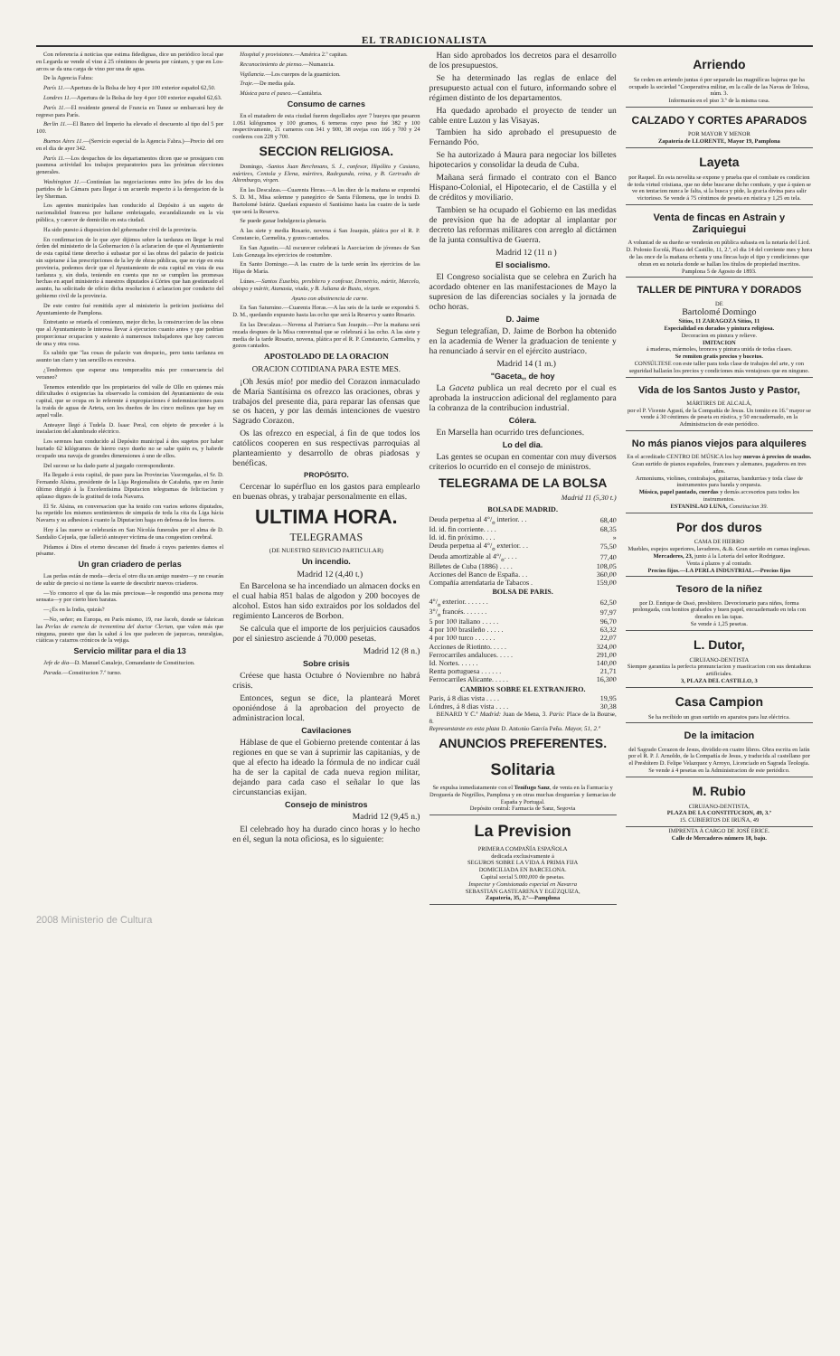EL TRADICIONALISTA
Con referencia á noticias que estima fidedignas, dice un periódico local que en Legarda se vende el vino á 25 céntimos de peseta por cántaro, y que en Los-arcos se da una carga de vino por una de agua.
De la Agencia Fabra:
París 11.—Apertura de la Bolsa de hoy 4 por 100 exterior español 62,50.
Londres 11.—Apertura de la Bolsa de hoy 4 por 100 exterior español 62,63.
París 11.—El residente general de Francia en Tunez se embarcará hoy de regreso para París.
Berlin 11.—El Banco del Imperio ha elevado el descuento al tipo del 5 por 100.
Buenos Aires 11.—(Servicio especial de la Agencia Fabra.)—Precio del oro en el dia de ayer 342.
París 11.—Los despachos de los departamentos dicen que se prosiguen con pasmosa actividad los trabajos preparatorios para las próximas elecciones generales.
Washington 11.—Continúan las negociaciones entre los jefes de los dos partidos de la Cámara para llegar á un acuerdo respecto á la derogacion de la ley Sherman.
Los agentes municipales han conducido al Depósito á un sugeto de nacionalidad francesa por hallarse embriagado, escandalizando en la vía pública, y carecer de domicilio en esta ciudad.
Ha sido puesto á disposicion del gobernador civil de la provincia.
En confirmacion de lo que ayer dijimos sobre la tardanza en llegar la real órden del ministerio de la Gobernacion ó la aclaracion de que el Ayuntamiento de esta capital tiene derecho á subastar por sí las obras del palacio de justicia sin sujetarse á las prescripciones de la ley de obras públicas, que no rige en esta provincia, podemos decir que el Ayuntamiento de esta capital en vista de esa tardanza y, sin duda, teniendo en cuenta que no se cumplen las promesas hechas en aquel ministerio á nuestros diputados á Córtes que han gestionado el asunto, ha solicitado de oficio dicha resolucion ó aclaracion por conducto del gobierno civil de la provincia.
De este centro fué remitida ayer al ministerio la peticion justísima del Ayuntamiento de Pamplona.
Entretanto se retarda el comienzo, mejor dicho, la construccion de las obras que al Ayuntamiento le interesa llevar á ejecucion cuanto antes y que podrian proporcionar ocupacion y sustento á numerosos trabajadores que hoy carecen de una y otra cosa.
Es sabido que "las cosas de palacio van despacio,, pero tanta tardanza en asunto tan claro y tan sencillo es excesiva.
¿Tendremos que esperar una temporadita más por consecuencia del veraneo?
Tenemos entendido que los propietarios del valle de Ollo en quienes más dificultades ó exigencias ha observado la comision del Ayuntamiento de esta capital, que se ocupa en lo referente á expropiaciones é indemnizaciones para la traida de aguas de Arteta, son los dueños de los cinco molinos que hay en aquel valle.
Anteayer llegó á Tudela D. Isaac Peral, con objeto de proceder á la instalacion del alumbrado eléctrico.
Los serenos han conducido al Depósito municipal á dos sugetos por haber hurtado 62 kilógramos de hierro cuyo dueño no se sabe quién es, y haberle ocupado una navaja de grandes dimensiones á uno de ellos.
Del suceso se ha dado parte al juzgado correspondiente.
Ha llegado á esta capital, de paso para las Provincias Vascongadas, el Sr. D. Fernando Alsina, presidente de la Liga Regionalista de Cataluña, que en Junio último dirigió á la Excelentísima Diputacion telegramas de felicitacion y aplauso dignos de la gratitud de toda Navarra.
El Sr. Alsina, en conversacion que ha tenido con varios señores diputados, ha repetido los mismos sentimientos de simpatía de toda la cita da Liga hácia Navarra y su adhesion á cuanto la Diputacion haga en defensa de los fueros.
Hoy á las nueve se celebrarán en San Nicolás funerales por el alma de D. Sandalio Cejuela, que falleció anteayer víctima de una congestion cerebral.
Pidamos á Dios el eterno descanso del finado á cuyos parientes damos el pésame.
Un gran criadero de perlas
Las perlas están de moda—decia el otro dia un amigo nuestro—y no cesarán de subir de precio si no tiene la suerte de descubrir nuevos criaderos.
—Yo conozco el que da las más preciosas—le respondió una persona muy sensata—y por cierto bien baratas.
—¿Es en la India, quizás?
—No, señor; en Europa, en París mismo, 19, rue Jacob, donde se fabrican las Perlas de esencia de trementina del doctor Clertan, que valen más que ninguna, puesto que dan la salud á los que padecen de jaquecas, neuralgias, ciáticas y catarros crónicos de la vejiga.
Servicio militar para el dia 13
Jefe de dia—D. Manuel Canalejo, Comandante de Constitucion.
Parada.—Constitucion 7.º turno.
Hospital y provisiones.—América 2.º capitan.
Reconocimiento de pienso.—Numancia.
Vigilancia.—Los cuerpos de la guarnicion.
Traje.—De media gala.
Música para el paseo.—Cantábria.
Consumo de carnes
En el matadero de esta ciudad fueron degollados ayer 7 bueyes que pesaron 1.061 kilógramos y 100 gramos, 6 terneras cuyo peso fué 382 y 100 respectivamente, 21 carneros con 341 y 900, 38 ovejas con 166 y 700 y 24 corderos con 228 y 700.
SECCION RELIGIOSA.
Domingo, -Santos Juan Berchmans, S. J., confesor, Hipólito y Casiano, mártires, Centola y Elena, mártires, Radegunda, reina, y B. Gertrudis de Altemburgo, virgen.
En las Descalzas.—Cuarenta Horas.—A las diez de la mañana se expondrá S. D. M., Misa solemne y panegírico de Santa Filomena, que lo tendrá D. Bartolomé Istúriz. Quedará expuesto el Santísimo hasta las cuatro de la tarde que será la Reserva.
Se puede ganar Indulgencia plenaria.
A las siete y media Rosario, novena á San Joaquin, plática por el R. P. Constancio, Carmelita, y gozos cantados.
En San Agustin.—Al oscurecer celebrará la Asociacion de jóvenes de San Luis Gonzaga los ejercicios de costumbre.
En Santo Domingo.—A las cuatro de la tarde serán los ejercicios de las Hijas de María.
Lúnes.—Santos Eusebio, presbítero y confesor, Demetrio, mártir, Marcelo, obispo y mártir, Atanasia, viuda, y B. Juliana de Busto, virgen.
Ayuno con abstinencia de carne.
En San Saturnino.—Cuarenta Horas.—A las seis de la tarde se expondrá S. D. M., quedando expuesto hasta las ocho que será la Reserva y santo Rosario.
En las Descalzas.—Novena al Patriarca San Joaquin.—Por la mañana será rezada despues de la Misa conventual que se celebrará á las ocho. A las siete y media de la tarde Rosario, novena, plática por el R. P. Constancio, Carmelita, y gozos cantados.
APOSTOLADO DE LA ORACION
ORACION COTIDIANA PARA ESTE MES.
¡Oh Jesús mío! por medio del Corazon inmaculado de María Santísima os ofrezco las oraciones, obras y trabajos del presente dia, para reparar las ofensas que se os hacen, y por las demás intenciones de vuestro Sagrado Corazon.
Os las ofrezco en especial, á fin de que todos los católicos cooperen en sus respectivas parroquias al planteamiento y desarrollo de obras piadosas y benéficas.
PROPÓSITO.
Cercenar lo supérfluo en los gastos para emplearlo en buenas obras, y trabajar personalmente en ellas.
ULTIMA HORA.
TELEGRAMAS
(DE NUESTRO SERVICIO PARTICULAR)
Un incendio.
Madrid 12 (4,40 t.)
En Barcelona se ha incendiado un almacen docks en el cual habia 851 balas de algodon y 200 bocoyes de alcohol. Estos han sido extraidos por los soldados del regimiento Lanceros de Borbon.
Se calcula que el importe de los perjuicios causados por el siniestro asciende á 70.000 pesetas.
Madrid 12 (8 n.)
Sobre crisis
Créese que hasta Octubre ó Noviembre no habrá crisis.
Entonces, segun se dice, la planteará Moret oponiéndose á la aprobacion del proyecto de administracion local.
Cavilaciones
Háblase de que el Gobierno pretende contentar á las regiones en que se van á suprimir las capitanías, y de que al efecto ha ideado la fórmula de no indicar cuál ha de ser la capital de cada nueva region militar, dejando para cada caso el señalar lo que las circunstancias exijan.
Consejo de ministros
Madrid 12 (9,45 n.)
El celebrado hoy ha durado cinco horas y lo hecho en él, segun la nota oficiosa, es lo siguiente:
Han sido aprobados los decretos para el desarrollo de los presupuestos.
Se ha determinado las reglas de enlace del presupuesto actual con el futuro, informando sobre el régimen distinto de los departamentos.
Ha quedado aprobado el proyecto de tender un cable entre Luzon y las Visayas.
Tambien ha sido aprobado el presupuesto de Fernando Póo.
Se ha autorizado á Maura para negociar los billetes hipotecarios y consolidar la deuda de Cuba.
Mañana será firmado el contrato con el Banco Hispano-Colonial, el Hipotecario, el de Castilla y el de créditos y moviliario.
Tambien se ha ocupado el Gobierno en las medidas de prevision que ha de adoptar al implantar por decreto las reformas militares con arreglo al dictámen de la junta consultiva de Guerra.
Madrid 12 (11 n )
El socialismo.
El Congreso socialista que se celebra en Zurich ha acordado obtener en las manifestaciones de Mayo la supresion de las diferencias sociales y la jornada de ocho horas.
D. Jaime
Segun telegrafían, D. Jaime de Borbon ha obtenido en la academia de Wener la graduacion de teniente y ha renunciado á servir en el ejército austriaco.
Madrid 14 (1 m.)
"Gaceta,, de hoy
La Gaceta publica un real decreto por el cual es aprobada la instruccion adicional del reglamento para la cobranza de la contribucion industrial.
Cólera.
En Marsella han ocurrido tres defunciones.
Lo del dia.
Las gentes se ocupan en comentar con muy diversos criterios lo ocurrido en el consejo de ministros.
TELEGRAMA DE LA BOLSA
Madrid 11 (5,30 t.)
| BOLSA DE MADRID. | |
| --- | --- |
| Deuda perpetua al 4°/<sub>o</sub> interior. . . | 68,40 |
| Id. id. fin corriente. . . . | 68,35 |
| Id. id. fin próximo. . . . | » |
| Deuda perpetua al 4°/<sub>o</sub> exterior. . . | 75,50 |
| Deuda amortizable al 4°/<sub>o</sub>. . . . | 77,40 |
| Billetes de Cuba (1886) . . . . | 108,05 |
| Acciones del Banco de España. . . | 360,00 |
| Compañía arrendataria de Tabacos . | 159,00 |
| BOLSA DE PARIS. | |
| 4°/<sub>o</sub> exterior. . . . . . . | 62,50 |
| 3°/<sub>o</sub> francés. . . . . . . | 97,97 |
| 5 por 100 italiano . . . . . | 96,70 |
| 4 por 100 brasileño . . . . . | 63,32 |
| 4 por 100 turco . . . . . . | 22,07 |
| Acciones de Riotinto. . . . . | 324,00 |
| Ferrocarriles andaluces. . . . . | 291,00 |
| Id. Nortes. . . . . . | 140,00 |
| Renta portuguesa . . . . . . | 21,71 |
| Ferrocarriles Alicante. . . . . | 16,300 |
| CAMBIOS SOBRE EL EXTRANJERO. | |
| Paris, á 8 dias vista . . . . | 19,95 |
| Lóndres, á 8 dias vista . . . . | 30,38 |
BENARD Y C.ª Madrid: Juan de Mena, 3. Paris: Place de la Bourse, 8.
Representante en esta plaza D. Antonio García Peña. Mayor, 51, 2.º
ANUNCIOS PREFERENTES.
Solitaria
Se expulsa inmediatamente con el Tenífugo Sanz, de venta en la Farmacia y Droguería de Negrillos, Pamplona y en otras muchas droguerías y farmacias de España y Portugal.
Depósito central: Farmacia de Sanz, Segovia
La Prevision
PRIMERA COMPAÑÍA ESPAÑOLA
dedicada exclusivamente á
SEGUROS SOBRE LA VIDA Á PRIMA FIJA
DOMICILIADA EN BARCELONA.
Capital social 5.000,000 de pesetas.
Inspector y Comisionado especial en Navarra
SEBASTIAN GASTEARENA Y EGÚZQUIZA,
Zapatería, 35, 2.º—Pamplona
Arriendo
Se ceden en arriendo juntas ó por separado las magníficas bajeras que ha ocupado la sociedad "Cooperativa militar, en la calle de las Navas de Tolosa, núm. 3.
Informarán en el piso 3.º de la misma casa.
CALZADO Y CORTES APARADOS
POR MAYOR Y MENOR
Zapatería de LLORENTE, Mayor 19, Pamplona
Layeta
por Raquel. En esta novelita se expone y prueba que el combate es condicion de toda virtud cristiana, que no debe buscarse dicho combate, y que á quien se ve en tentacion nunca le falta, si la busca y pide, la gracia divina para salir victorioso. Se vende á 75 céntimos de peseta en rústica y 1,25 en tela.
Venta de fincas en Astrain y Zariquiegui
A voluntad de su dueño se venderán en pública subasta en la notaría del Licd. D. Polonio Escolá, Plaza del Castillo, 11, 2.º, el dia 14 del corriente mes y hora de las once de la mañana ochenta y una fincas bajo el tipo y condiciones que obran en su notaría donde se hallan los títulos de propiedad inscritos.
Pamplona 5 de Agosto de 1893.
TALLER DE PINTURA Y DORADOS
DE
Bartolomé Domingo
Sitios, 11 ZARAGOZA Sitios, 11
Especialidad en dorados y pintura religiosa.
Decoracion en pintura y relieve.
IMITACION
á maderas, mármoles, bronces y pintura unida de todas clases.
Se remiten gratis precios y bocetos.
CONSÚLTESE con este taller para toda clase de trabajos del arte, y con seguridad hallarán los precios y condiciones más ventajosos que en ninguno.
Vida de los Santos Justo y Pastor,
MÁRTIRES DE ALCALÁ,
por el P. Vicente Agustí, de la Compañía de Jesus. Un tomito en 16.º mayor se vende á 30 céntimos de peseta en rústica, y 50 encuadernado, en la Administracion de este periódico.
No más pianos viejos para alquileres
En el acreditado CENTRO DE MÚSICA los hay nuevos á precios de usados.
Gran surtido de pianos españoles, franceses y alemanes, pagaderos en tres años.
Armoniums, violines, contrabajos, guitarras, bandurrias y toda clase de instrumentos para banda y orquesta.
Música, papel pautado, cuerdas y demás accesorios para todos los instrumentos.
ESTANISLAO LUNA, Constitucion 39.
Por dos duros
CAMA DE HIERRO
Muebles, espejos superiores, lavadores, &.&. Gran surtido en camas inglesas.
Mercaderes, 23, junto á la Lotería del señor Rodriguez.
Venta á plazos y al contado.
Precios fijos.—LA PERLA INDUSTRIAL.—Precios fijos
Tesoro de la niñez
por D. Enrique de Ossó, presbítero. Devocionario para niños, forma prolongada, con bonitos grabados y buen papel, encuadernado en tela con dorados en las tapas.
Se vende á 1,25 pesetas.
L. Dutor,
CIRUJANO-DENTISTA
Siempre garantiza la perfecta pronunciacion y masticacion con sus dentaduras artificiales.
3, PLAZA DEL CASTILLO, 3
Casa Campion
Se ha recibido un gran surtido en aparatos para luz eléctrica.
De la imitacion
del Sagrado Corazon de Jesus, dividido en cuatro libros. Obra escrita en latín por el R. P. J. Arnoldo, de la Compañía de Jesus, y traducida al castellano por el Presbítero D. Felipe Velazquez y Arroyo, Licenciado en Sagrada Teología.
Se vende á 4 pesetas en la Administracion de este periódico.
M. Rubio
CIRUJANO-DENTISTA,
PLAZA DE LA CONSTITUCION, 49, 3.º
15. CUBIERTOS DE IRUÑA, 49
IMPRENTA Á CARGO DE JOSÉ ERICE.
Calle de Mercaderes número 18, bajo.
2008 Ministerio de Cultura